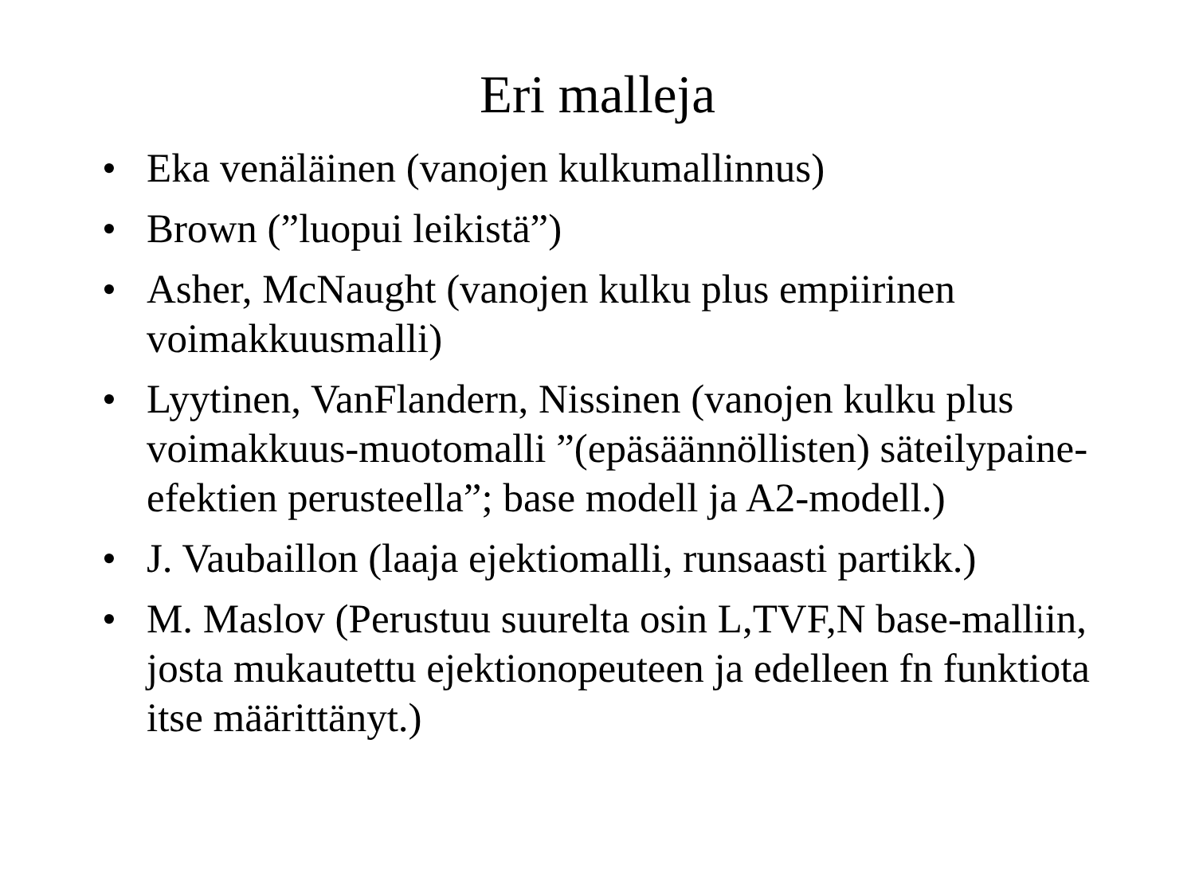Eri malleja
• Eka venäläinen (vanojen kulkumallinnus)
• Brown (”luopui leikistä”)
• Asher, McNaught (vanojen kulku plus empiirinen voimakkuusmalli)
• Lyytinen, VanFlandern, Nissinen (vanojen kulku plus voimakkuus-muotomalli ”(epäsäännöllisten) säteilypaine-efektien perusteella”; base modell ja A2-modell.)
• J. Vaubaillon (laaja ejektiomalli, runsaasti partikk.)
• M. Maslov (Perustuu suurelta osin L,TVF,N base-malliin, josta mukautettu ejektionopeuteen ja edelleen fn funktiota itse määrittänyt.)